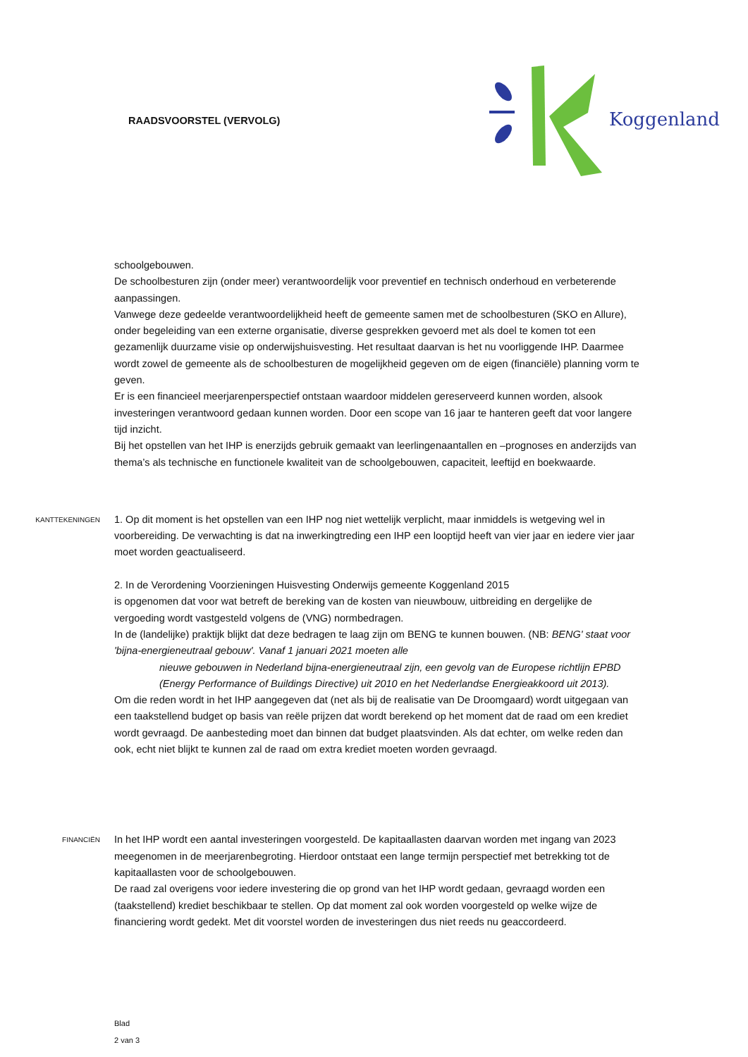RAADSVOORSTEL (VERVOLG)
Koggenland
schoolgebouwen.
De schoolbesturen zijn (onder meer) verantwoordelijk voor preventief en technisch onderhoud en verbeterende aanpassingen.
Vanwege deze gedeelde verantwoordelijkheid heeft de gemeente samen met de schoolbesturen (SKO en Allure), onder begeleiding van een externe organisatie, diverse gesprekken gevoerd met als doel te komen tot een gezamenlijk duurzame visie op onderwijshuisvesting. Het resultaat daarvan is het nu voorliggende IHP. Daarmee wordt zowel de gemeente als de schoolbesturen de mogelijkheid gegeven om de eigen (financiële) planning vorm te geven.
Er is een financieel meerjarenperspectief ontstaan waardoor middelen gereserveerd kunnen worden, alsook investeringen verantwoord gedaan kunnen worden. Door een scope van 16 jaar te hanteren geeft dat voor langere tijd inzicht.
Bij het opstellen van het IHP is enerzijds gebruik gemaakt van leerlingenaantallen en –prognoses en anderzijds van thema’s als technische en functionele kwaliteit van de schoolgebouwen, capaciteit, leeftijd en boekwaarde.
KANTTEKENINGEN
1. Op dit moment is het opstellen van een IHP nog niet wettelijk verplicht, maar inmiddels is wetgeving wel in voorbereiding. De verwachting is dat na inwerkingtreding een IHP een looptijd heeft van vier jaar en iedere vier jaar moet worden geactualiseerd.
2. In de Verordening Voorzieningen Huisvesting Onderwijs gemeente Koggenland 2015
is opgenomen dat voor wat betreft de bereking van de kosten van nieuwbouw, uitbreiding en dergelijke de vergoeding wordt vastgesteld volgens de (VNG) normbedragen.
In de (landelijke) praktijk blijkt dat deze bedragen te laag zijn om BENG te kunnen bouwen. (NB: BENG' staat voor 'bijna-energieneutraal gebouw'. Vanaf 1 januari 2021 moeten alle
nieuwe gebouwen in Nederland bijna-energieneutraal zijn, een gevolg van de Europese richtlijn EPBD (Energy Performance of Buildings Directive) uit 2010 en het Nederlandse Energieakkoord uit 2013).
Om die reden wordt in het IHP aangegeven dat (net als bij de realisatie van De Droomgaard) wordt uitgegaan van een taakstellend budget op basis van reële prijzen dat wordt berekend op het moment dat de raad om een krediet wordt gevraagd. De aanbesteding moet dan binnen dat budget plaatsvinden. Als dat echter, om welke reden dan ook, echt niet blijkt te kunnen zal de raad om extra krediet moeten worden gevraagd.
FINANCIËN
In het IHP wordt een aantal investeringen voorgesteld. De kapitaallasten daarvan worden met ingang van 2023 meegenomen in de meerjarenbegroting. Hierdoor ontstaat een lange termijn perspectief met betrekking tot de kapitaallasten voor de schoolgebouwen.
De raad zal overigens voor iedere investering die op grond van het IHP wordt gedaan, gevraagd worden een (taakstellend) krediet beschikbaar te stellen. Op dat moment zal ook worden voorgesteld op welke wijze de financiering wordt gedekt. Met dit voorstel worden de investeringen dus niet reeds nu geaccordeerd.
Blad
2 van 3